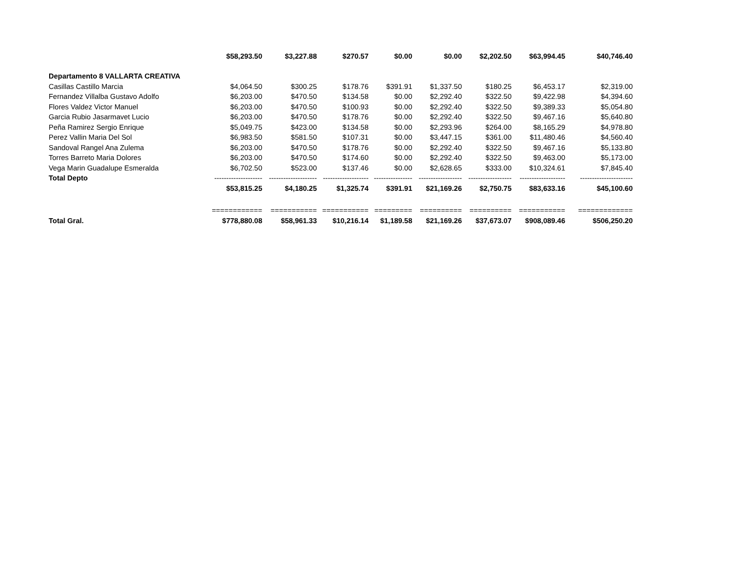| | $58,293.50 | $3,227.88 | $270.57 | $0.00 | $0.00 | $2,202.50 | $63,994.45 | $40,746.40 |
| Departamento 8 VALLARTA CREATIVA | | | | | | | | |
| Casillas Castillo Marcia | $4,064.50 | $300.25 | $178.76 | $391.91 | $1,337.50 | $180.25 | $6,453.17 | $2,319.00 |
| Fernandez Villalba Gustavo Adolfo | $6,203.00 | $470.50 | $134.58 | $0.00 | $2,292.40 | $322.50 | $9,422.98 | $4,394.60 |
| Flores Valdez Victor Manuel | $6,203.00 | $470.50 | $100.93 | $0.00 | $2,292.40 | $322.50 | $9,389.33 | $5,054.80 |
| Garcia Rubio Jasarmavet Lucio | $6,203.00 | $470.50 | $178.76 | $0.00 | $2,292.40 | $322.50 | $9,467.16 | $5,640.80 |
| Peña Ramirez Sergio Enrique | $5,049.75 | $423.00 | $134.58 | $0.00 | $2,293.96 | $264.00 | $8,165.29 | $4,978.80 |
| Perez Vallin Maria Del Sol | $6,983.50 | $581.50 | $107.31 | $0.00 | $3,447.15 | $361.00 | $11,480.46 | $4,560.40 |
| Sandoval Rangel Ana Zulema | $6,203.00 | $470.50 | $178.76 | $0.00 | $2,292.40 | $322.50 | $9,467.16 | $5,133.80 |
| Torres Barreto Maria Dolores | $6,203.00 | $470.50 | $174.60 | $0.00 | $2,292.40 | $322.50 | $9,463.00 | $5,173.00 |
| Vega Marin Guadalupe Esmeralda | $6,702.50 | $523.00 | $137.46 | $0.00 | $2,628.65 | $333.00 | $10,324.61 | $7,845.40 |
| Total Depto | -------------------- | -------------------- | ------------------- | ---------------- | ------------------ | ------------------ | ------------------- | ---------------------- |
| | $53,815.25 | $4,180.25 | $1,325.74 | $391.91 | $21,169.26 | $2,750.75 | $83,633.16 | $45,100.60 |
| | ============ | =========== | =========== | ========= | ========== | ========== | =========== | ============= |
| Total Gral. | $778,880.08 | $58,961.33 | $10,216.14 | $1,189.58 | $21,169.26 | $37,673.07 | $908,089.46 | $506,250.20 |